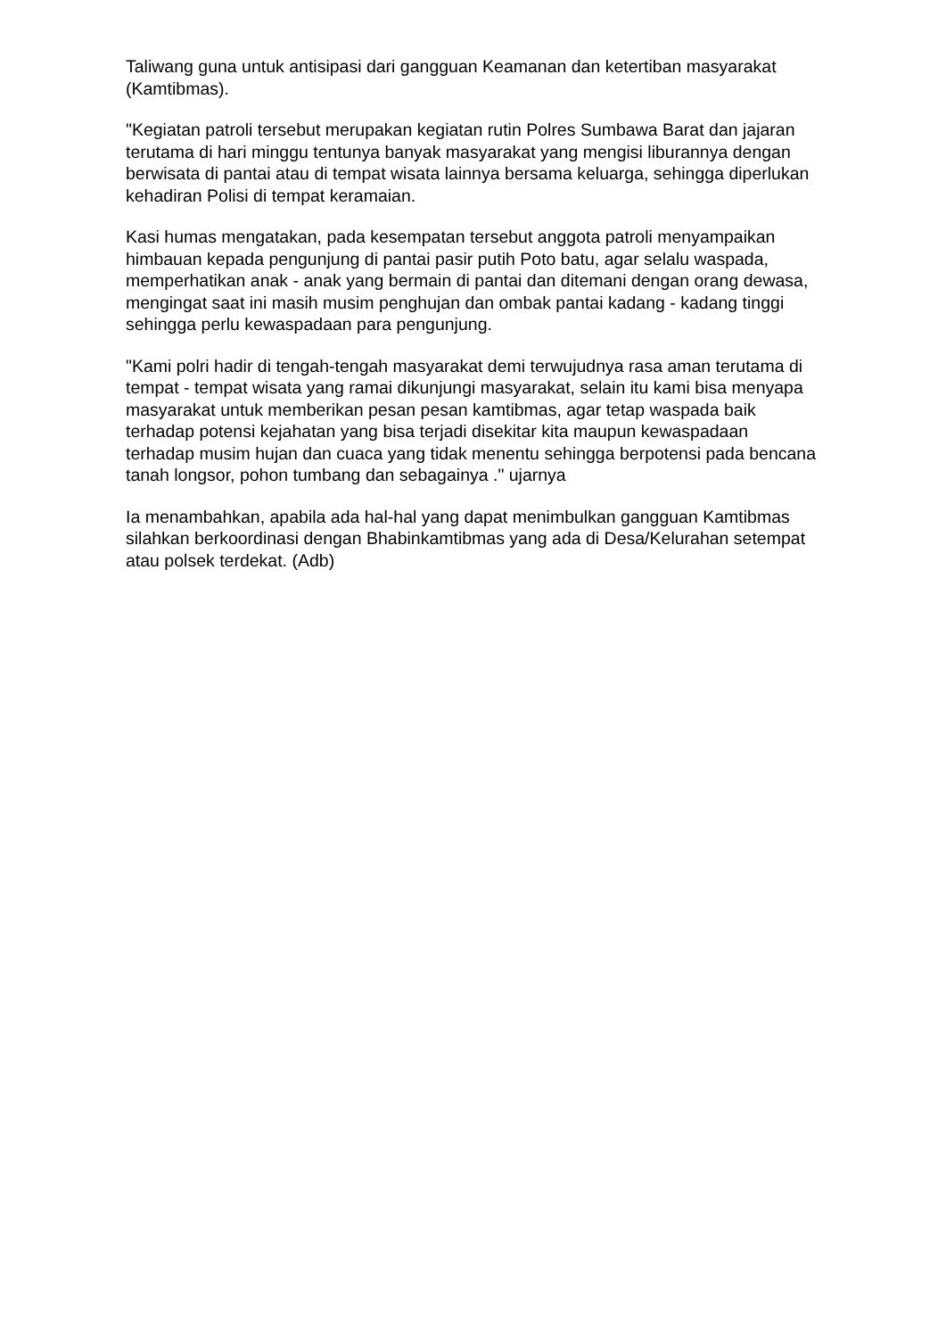Taliwang guna untuk antisipasi dari gangguan Keamanan dan ketertiban masyarakat (Kamtibmas).
"Kegiatan patroli tersebut merupakan kegiatan rutin Polres Sumbawa Barat dan jajaran terutama di hari minggu tentunya banyak masyarakat yang mengisi liburannya dengan berwisata di pantai atau di tempat wisata lainnya bersama keluarga, sehingga diperlukan kehadiran Polisi di tempat keramaian.
Kasi humas mengatakan, pada kesempatan tersebut anggota patroli menyampaikan himbauan kepada pengunjung di pantai pasir putih Poto batu, agar selalu waspada, memperhatikan anak - anak yang bermain di pantai dan ditemani dengan orang dewasa, mengingat saat ini masih musim penghujan dan ombak pantai kadang - kadang tinggi sehingga perlu kewaspadaan para pengunjung.
"Kami polri hadir di tengah-tengah masyarakat demi terwujudnya rasa aman terutama di tempat - tempat wisata yang ramai dikunjungi masyarakat, selain itu kami bisa menyapa masyarakat untuk memberikan pesan pesan kamtibmas, agar tetap waspada baik terhadap potensi kejahatan yang bisa terjadi disekitar kita maupun kewaspadaan terhadap musim hujan dan cuaca yang tidak menentu sehingga berpotensi pada bencana tanah longsor, pohon tumbang dan sebagainya ." ujarnya
Ia menambahkan, apabila ada hal-hal yang dapat menimbulkan gangguan Kamtibmas silahkan berkoordinasi dengan Bhabinkamtibmas yang ada di Desa/Kelurahan setempat atau polsek terdekat. (Adb)